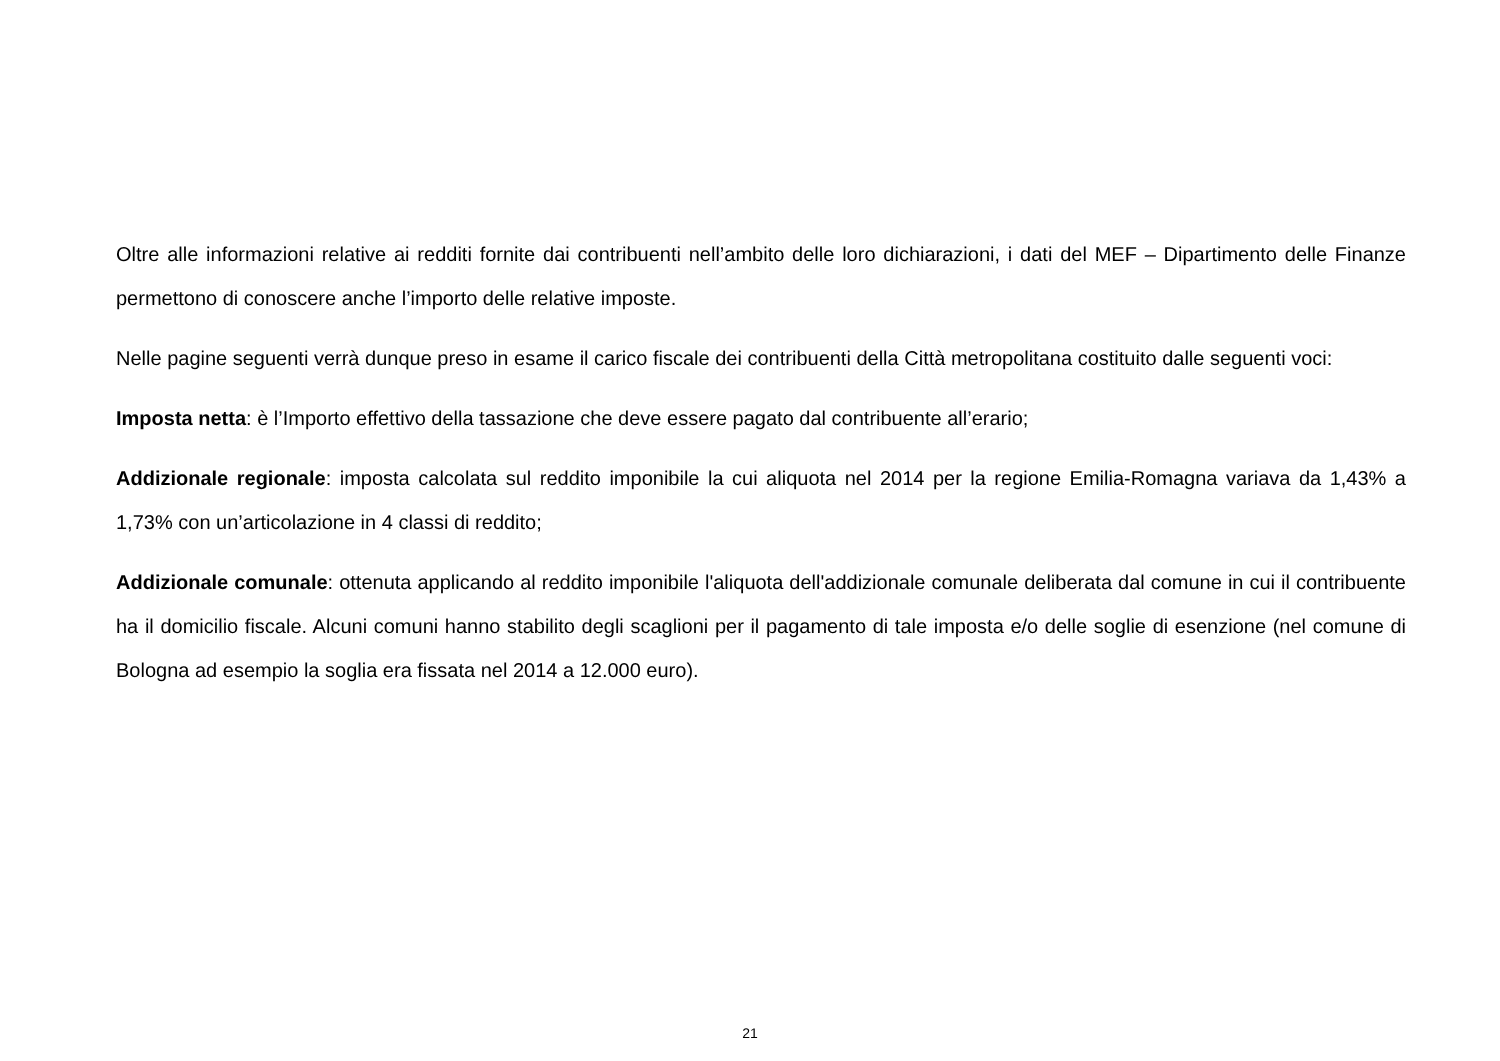Oltre alle informazioni relative ai redditi fornite dai contribuenti nell’ambito delle loro dichiarazioni, i dati del MEF – Dipartimento delle Finanze permettono di conoscere anche l’importo delle relative imposte.
Nelle pagine seguenti verrà dunque preso in esame il carico fiscale dei contribuenti della Città metropolitana costituito dalle seguenti voci:
Imposta netta: è l’Importo effettivo della tassazione che deve essere pagato dal contribuente all’erario;
Addizionale regionale: imposta calcolata sul reddito imponibile la cui aliquota nel 2014 per la regione Emilia-Romagna variava da 1,43% a 1,73% con un’articolazione in 4 classi di reddito;
Addizionale comunale: ottenuta applicando al reddito imponibile l'aliquota dell'addizionale comunale deliberata dal comune in cui il contribuente ha il domicilio fiscale. Alcuni comuni hanno stabilito degli scaglioni per il pagamento di tale imposta e/o delle soglie di esenzione (nel comune di Bologna ad esempio la soglia era fissata nel 2014 a 12.000 euro).
21